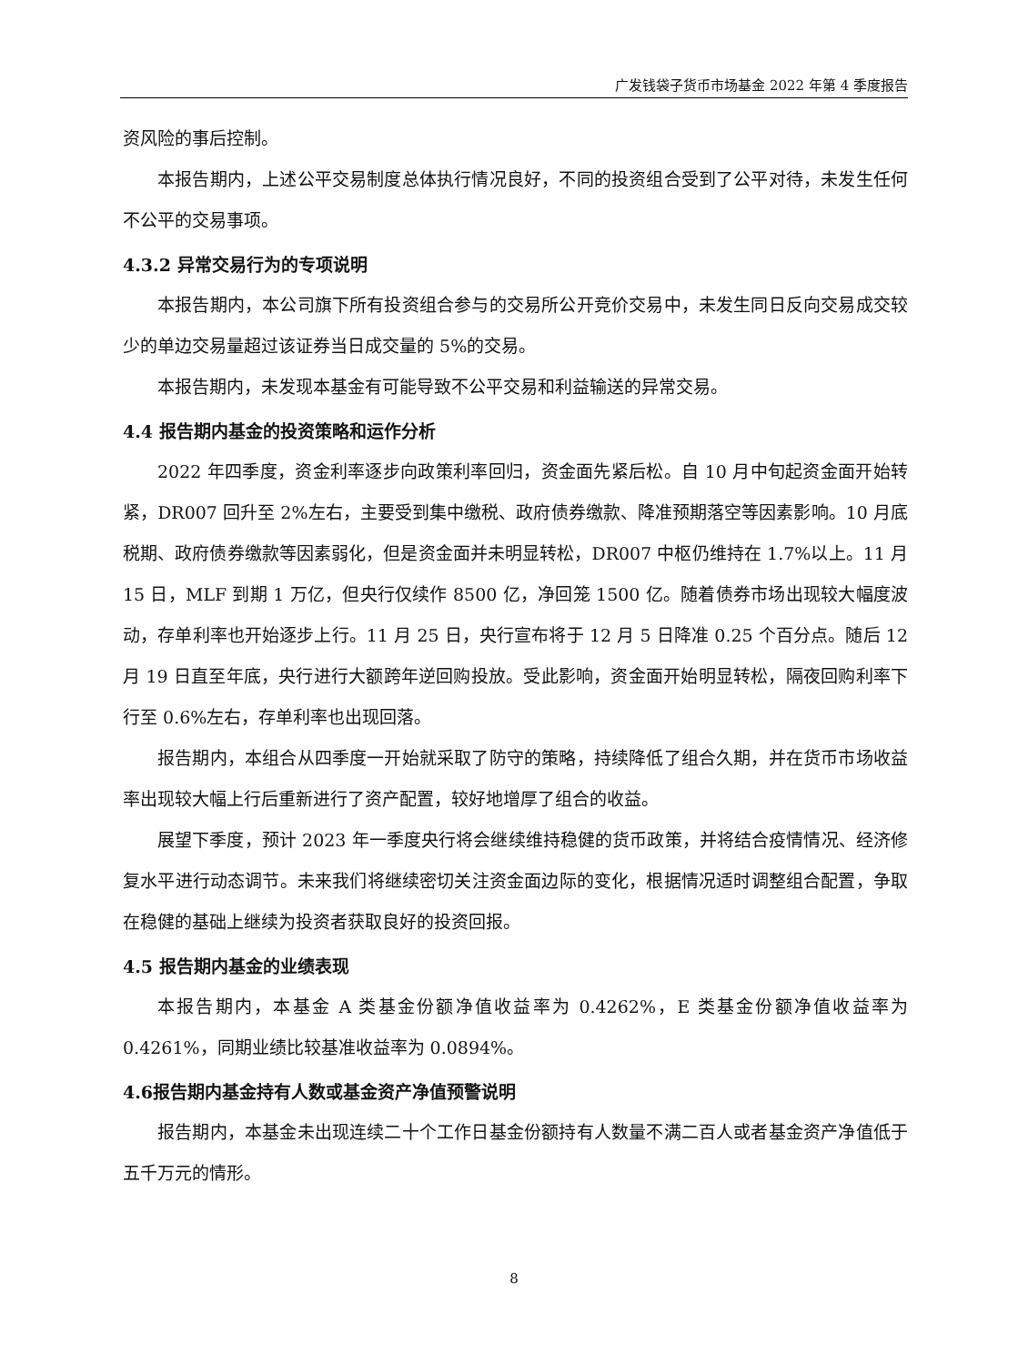广发钱袋子货币市场基金 2022 年第 4 季度报告
资风险的事后控制。
本报告期内，上述公平交易制度总体执行情况良好，不同的投资组合受到了公平对待，未发生任何不公平的交易事项。
4.3.2 异常交易行为的专项说明
本报告期内，本公司旗下所有投资组合参与的交易所公开竞价交易中，未发生同日反向交易成交较少的单边交易量超过该证券当日成交量的 5%的交易。
本报告期内，未发现本基金有可能导致不公平交易和利益输送的异常交易。
4.4 报告期内基金的投资策略和运作分析
2022 年四季度，资金利率逐步向政策利率回归，资金面先紧后松。自 10 月中旬起资金面开始转紧，DR007 回升至 2%左右，主要受到集中缴税、政府债券缴款、降准预期落空等因素影响。10 月底税期、政府债券缴款等因素弱化，但是资金面并未明显转松，DR007 中枢仍维持在 1.7%以上。11 月 15 日，MLF 到期 1 万亿，但央行仅续作 8500 亿，净回笼 1500 亿。随着债券市场出现较大幅度波动，存单利率也开始逐步上行。11 月 25 日，央行宣布将于 12 月 5 日降准 0.25 个百分点。随后 12 月 19 日直至年底，央行进行大额跨年逆回购投放。受此影响，资金面开始明显转松，隔夜回购利率下行至 0.6%左右，存单利率也出现回落。
报告期内，本组合从四季度一开始就采取了防守的策略，持续降低了组合久期，并在货币市场收益率出现较大幅上行后重新进行了资产配置，较好地增厚了组合的收益。
展望下季度，预计 2023 年一季度央行将会继续维持稳健的货币政策，并将结合疫情情况、经济修复水平进行动态调节。未来我们将继续密切关注资金面边际的变化，根据情况适时调整组合配置，争取在稳健的基础上继续为投资者获取良好的投资回报。
4.5 报告期内基金的业绩表现
本报告期内，本基金 A 类基金份额净值收益率为 0.4262%，E 类基金份额净值收益率为 0.4261%，同期业绩比较基准收益率为 0.0894%。
4.6报告期内基金持有人数或基金资产净值预警说明
报告期内，本基金未出现连续二十个工作日基金份额持有人数量不满二百人或者基金资产净值低于五千万元的情形。
8